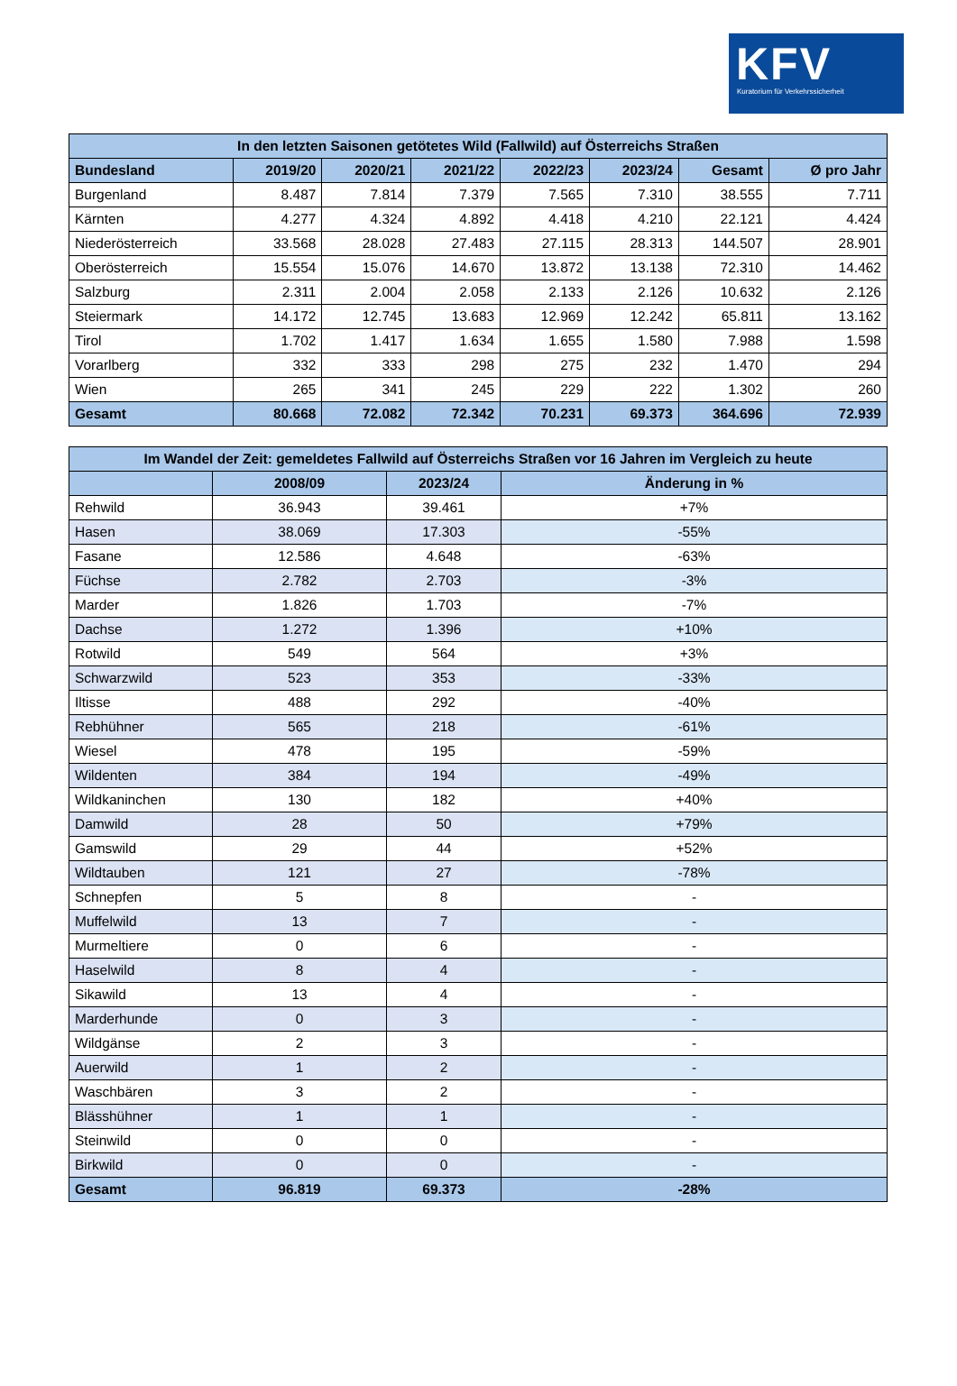KFV
Kuratorium für Verkehrssicherheit
| In den letzten Saisonen getötetes Wild (Fallwild) auf Österreichs Straßen | | | | | | | |
| --- | --- | --- | --- | --- | --- | --- | --- |
| Bundesland | 2019/20 | 2020/21 | 2021/22 | 2022/23 | 2023/24 | Gesamt | Ø pro Jahr |
| Burgenland | 8.487 | 7.814 | 7.379 | 7.565 | 7.310 | 38.555 | 7.711 |
| Kärnten | 4.277 | 4.324 | 4.892 | 4.418 | 4.210 | 22.121 | 4.424 |
| Niederösterreich | 33.568 | 28.028 | 27.483 | 27.115 | 28.313 | 144.507 | 28.901 |
| Oberösterreich | 15.554 | 15.076 | 14.670 | 13.872 | 13.138 | 72.310 | 14.462 |
| Salzburg | 2.311 | 2.004 | 2.058 | 2.133 | 2.126 | 10.632 | 2.126 |
| Steiermark | 14.172 | 12.745 | 13.683 | 12.969 | 12.242 | 65.811 | 13.162 |
| Tirol | 1.702 | 1.417 | 1.634 | 1.655 | 1.580 | 7.988 | 1.598 |
| Vorarlberg | 332 | 333 | 298 | 275 | 232 | 1.470 | 294 |
| Wien | 265 | 341 | 245 | 229 | 222 | 1.302 | 260 |
| Gesamt | 80.668 | 72.082 | 72.342 | 70.231 | 69.373 | 364.696 | 72.939 |
| Im Wandel der Zeit: gemeldetes Fallwild auf Österreichs Straßen vor 16 Jahren im Vergleich zu heute | | | |
| --- | --- | --- | --- |
| | 2008/09 | 2023/24 | Änderung in % |
| Rehwild | 36.943 | 39.461 | +7% |
| Hasen | 38.069 | 17.303 | -55% |
| Fasane | 12.586 | 4.648 | -63% |
| Füchse | 2.782 | 2.703 | -3% |
| Marder | 1.826 | 1.703 | -7% |
| Dachse | 1.272 | 1.396 | +10% |
| Rotwild | 549 | 564 | +3% |
| Schwarzwild | 523 | 353 | -33% |
| Iltisse | 488 | 292 | -40% |
| Rebhühner | 565 | 218 | -61% |
| Wiesel | 478 | 195 | -59% |
| Wildenten | 384 | 194 | -49% |
| Wildkaninchen | 130 | 182 | +40% |
| Damwild | 28 | 50 | +79% |
| Gamswild | 29 | 44 | +52% |
| Wildtauben | 121 | 27 | -78% |
| Schnepfen | 5 | 8 | - |
| Muffelwild | 13 | 7 | - |
| Murmeltiere | 0 | 6 | - |
| Haselwild | 8 | 4 | - |
| Sikawild | 13 | 4 | - |
| Marderhunde | 0 | 3 | - |
| Wildgänse | 2 | 3 | - |
| Auerwild | 1 | 2 | - |
| Waschbären | 3 | 2 | - |
| Blässhühner | 1 | 1 | - |
| Steinwild | 0 | 0 | - |
| Birkwild | 0 | 0 | - |
| Gesamt | 96.819 | 69.373 | -28% |